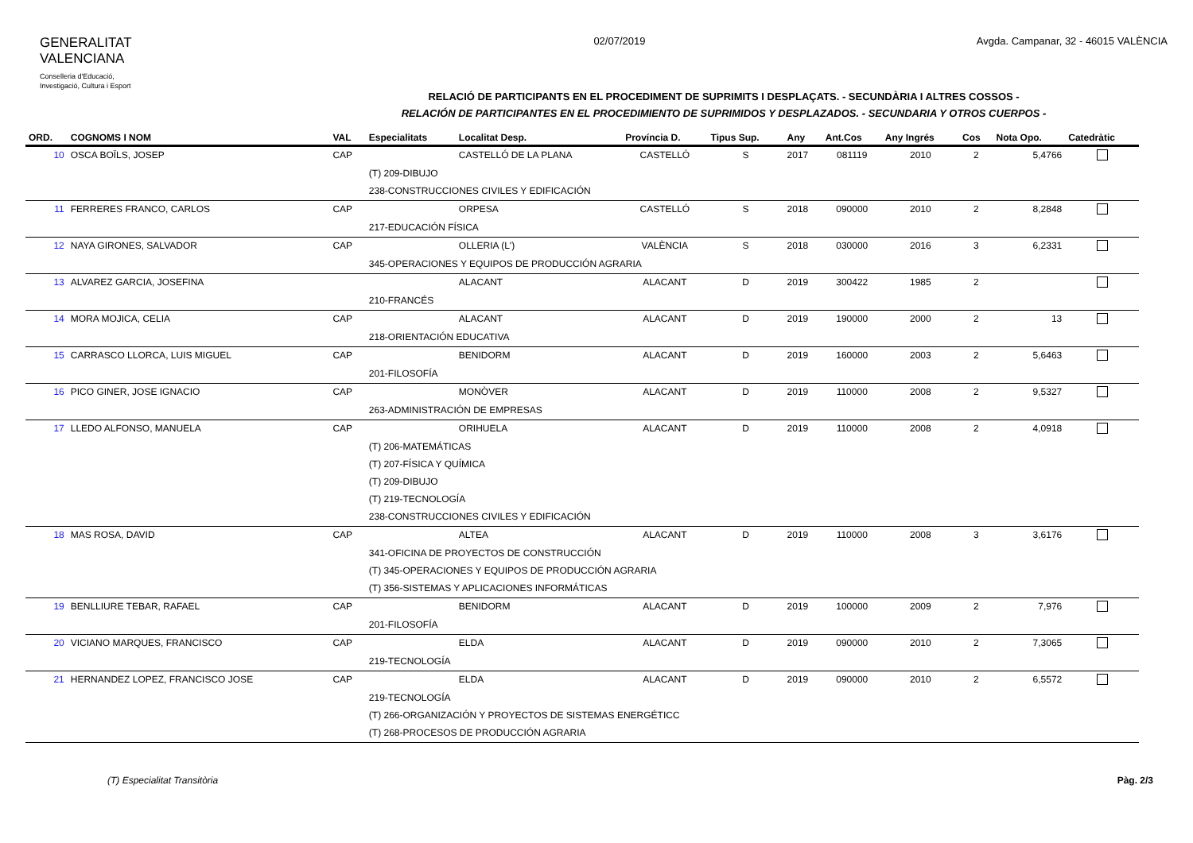GENERALITAT
VALENCIANA
Conselleria d'Educació,
Investigació, Cultura i Esport
02/07/2019 Avgda. Campanar, 32 - 46015 VALÈNCIA
RELACIÓ DE PARTICIPANTS EN EL PROCEDIMENT DE SUPRIMITS I DESPLAÇATS. - SECUNDÀRIA I ALTRES COSSOS -
RELACIÓN DE PARTICIPANTES EN EL PROCEDIMIENTO DE SUPRIMIDOS Y DESPLAZADOS. - SECUNDARIA Y OTROS CUERPOS -
| ORD. | COGNOMS I NOM | VAL | Especialitats | Localitat Desp. | Província D. | Tipus Sup. | Any | Ant.Cos | Any Ingrés | Cos | Nota Opo. | Catedràtic |
| --- | --- | --- | --- | --- | --- | --- | --- | --- | --- | --- | --- | --- |
| 10 | OSCA BOÏLS, JOSEP | CAP | | CASTELLÓ DE LA PLANA | CASTELLÓ | S | 2017 | 081119 | 2010 | 2 | 5,4766 | |
| | | | (T) 209-DIBUJO | | | | | | | | | |
| | | | 238-CONSTRUCCIONES CIVILES Y EDIFICACIÓN | | | | | | | | | |
| 11 | FERRERES FRANCO, CARLOS | CAP | | ORPESA | CASTELLÓ | S | 2018 | 090000 | 2010 | 2 | 8,2848 | |
| | | | 217-EDUCACIÓN FÍSICA | | | | | | | | | |
| 12 | NAYA GIRONES, SALVADOR | CAP | | OLLERIA (L') | VALÈNCIA | S | 2018 | 030000 | 2016 | 3 | 6,2331 | |
| | | | 345-OPERACIONES Y EQUIPOS DE PRODUCCIÓN AGRARIA | | | | | | | | | |
| 13 | ALVAREZ GARCIA, JOSEFINA | | | ALACANT | ALACANT | D | 2019 | 300422 | 1985 | 2 | | |
| | | | 210-FRANCÉS | | | | | | | | | |
| 14 | MORA MOJICA, CELIA | CAP | | ALACANT | ALACANT | D | 2019 | 190000 | 2000 | 2 | 13 | |
| | | | 218-ORIENTACIÓN EDUCATIVA | | | | | | | | | |
| 15 | CARRASCO LLORCA, LUIS MIGUEL | CAP | | BENIDORM | ALACANT | D | 2019 | 160000 | 2003 | 2 | 5,6463 | |
| | | | 201-FILOSOFÍA | | | | | | | | | |
| 16 | PICO GINER, JOSE IGNACIO | CAP | | MONÒVER | ALACANT | D | 2019 | 110000 | 2008 | 2 | 9,5327 | |
| | | | 263-ADMINISTRACIÓN DE EMPRESAS | | | | | | | | | |
| 17 | LLEDO ALFONSO, MANUELA | CAP | | ORIHUELA | ALACANT | D | 2019 | 110000 | 2008 | 2 | 4,0918 | |
| | | | (T) 206-MATEMÁTICAS | | | | | | | | | |
| | | | (T) 207-FÍSICA Y QUÍMICA | | | | | | | | | |
| | | | (T) 209-DIBUJO | | | | | | | | | |
| | | | (T) 219-TECNOLOGÍA | | | | | | | | | |
| | | | 238-CONSTRUCCIONES CIVILES Y EDIFICACIÓN | | | | | | | | | |
| 18 | MAS ROSA, DAVID | CAP | | ALTEA | ALACANT | D | 2019 | 110000 | 2008 | 3 | 3,6176 | |
| | | | 341-OFICINA DE PROYECTOS DE CONSTRUCCIÓN | | | | | | | | | |
| | | | (T) 345-OPERACIONES Y EQUIPOS DE PRODUCCIÓN AGRARIA | | | | | | | | | |
| | | | (T) 356-SISTEMAS Y APLICACIONES INFORMÁTICAS | | | | | | | | | |
| 19 | BENLLIURE TEBAR, RAFAEL | CAP | | BENIDORM | ALACANT | D | 2019 | 100000 | 2009 | 2 | 7,976 | |
| | | | 201-FILOSOFÍA | | | | | | | | | |
| 20 | VICIANO MARQUES, FRANCISCO | CAP | | ELDA | ALACANT | D | 2019 | 090000 | 2010 | 2 | 7,3065 | |
| | | | 219-TECNOLOGÍA | | | | | | | | | |
| 21 | HERNANDEZ LOPEZ, FRANCISCO JOSE | CAP | | ELDA | ALACANT | D | 2019 | 090000 | 2010 | 2 | 6,5572 | |
| | | | 219-TECNOLOGÍA | | | | | | | | | |
| | | | (T) 266-ORGANIZACIÓN Y PROYECTOS DE SISTEMAS ENERGÉTICC | | | | | | | | | |
| | | | (T) 268-PROCESOS DE PRODUCCIÓN AGRARIA | | | | | | | | | |
(T) Especialitat Transitòria Pàg. 2/3